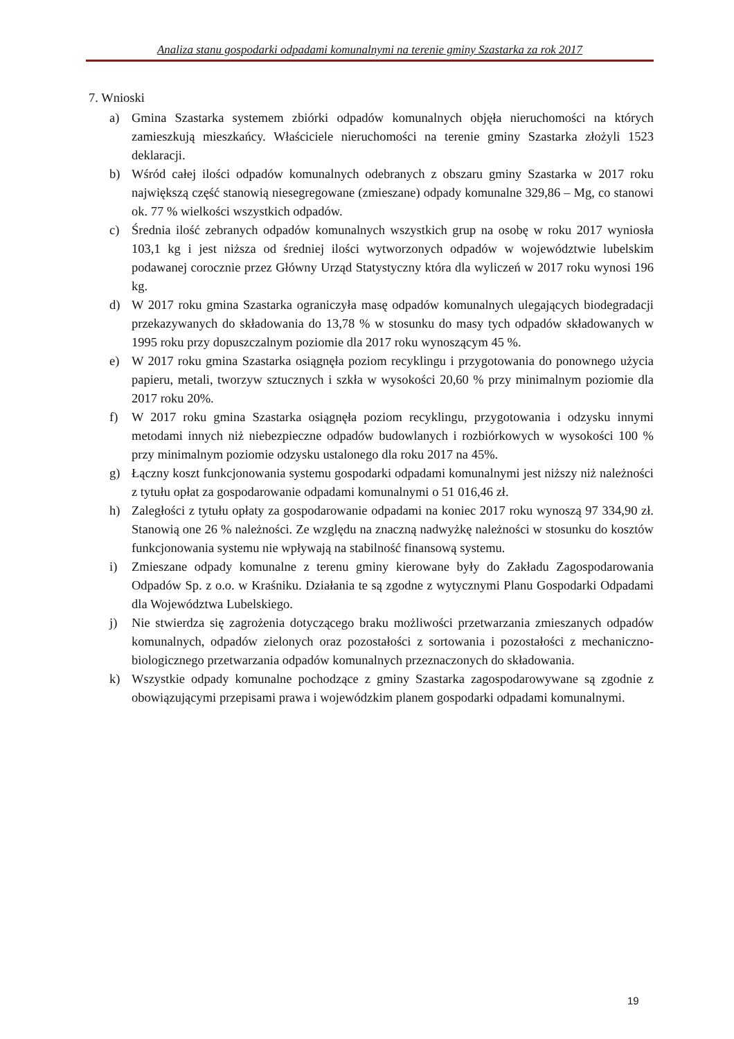Analiza stanu gospodarki odpadami komunalnymi na terenie gminy Szastarka za rok 2017
7. Wnioski
a) Gmina Szastarka systemem zbiórki odpadów komunalnych objęła nieruchomości na których zamieszkują mieszkańcy. Właściciele nieruchomości na terenie gminy Szastarka złożyli 1523 deklaracji.
b) Wśród całej ilości odpadów komunalnych odebranych z obszaru gminy Szastarka w 2017 roku największą część stanowią niesegregowane (zmieszane) odpady komunalne 329,86 – Mg, co stanowi ok. 77 % wielkości wszystkich odpadów.
c) Średnia ilość zebranych odpadów komunalnych wszystkich grup na osobę w roku 2017 wyniosła 103,1 kg i jest niższa od średniej ilości wytworzonych odpadów w województwie lubelskim podawanej corocznie przez Główny Urząd Statystyczny która dla wyliczeń w 2017 roku wynosi 196 kg.
d) W 2017 roku gmina Szastarka ograniczyła masę odpadów komunalnych ulegających biodegradacji przekazywanych do składowania do 13,78 % w stosunku do masy tych odpadów składowanych w 1995 roku przy dopuszczalnym poziomie dla 2017 roku wynoszącym 45 %.
e) W 2017 roku gmina Szastarka osiągnęła poziom recyklingu i przygotowania do ponownego użycia papieru, metali, tworzyw sztucznych i szkła w wysokości 20,60 % przy minimalnym poziomie dla 2017 roku 20%.
f) W 2017 roku gmina Szastarka osiągnęła poziom recyklingu, przygotowania i odzysku innymi metodami innych niż niebezpieczne odpadów budowlanych i rozbiórkowych w wysokości 100 % przy minimalnym poziomie odzysku ustalonego dla roku 2017 na 45%.
g) Łączny koszt funkcjonowania systemu gospodarki odpadami komunalnymi jest niższy niż należności z tytułu opłat za gospodarowanie odpadami komunalnymi o 51 016,46 zł.
h) Zaległości z tytułu opłaty za gospodarowanie odpadami na koniec 2017 roku wynoszą 97 334,90 zł. Stanowią one 26 % należności. Ze względu na znaczną nadwyżkę należności w stosunku do kosztów funkcjonowania systemu nie wpływają na stabilność finansową systemu.
i) Zmieszane odpady komunalne z terenu gminy kierowane były do Zakładu Zagospodarowania Odpadów Sp. z o.o. w Kraśniku. Działania te są zgodne z wytycznymi Planu Gospodarki Odpadami dla Województwa Lubelskiego.
j) Nie stwierdza się zagrożenia dotyczącego braku możliwości przetwarzania zmieszanych odpadów komunalnych, odpadów zielonych oraz pozostałości z sortowania i pozostałości z mechaniczno-biologicznego przetwarzania odpadów komunalnych przeznaczonych do składowania.
k) Wszystkie odpady komunalne pochodzące z gminy Szastarka zagospodarowywane są zgodnie z obowiązującymi przepisami prawa i wojewódzkim planem gospodarki odpadami komunalnymi.
19